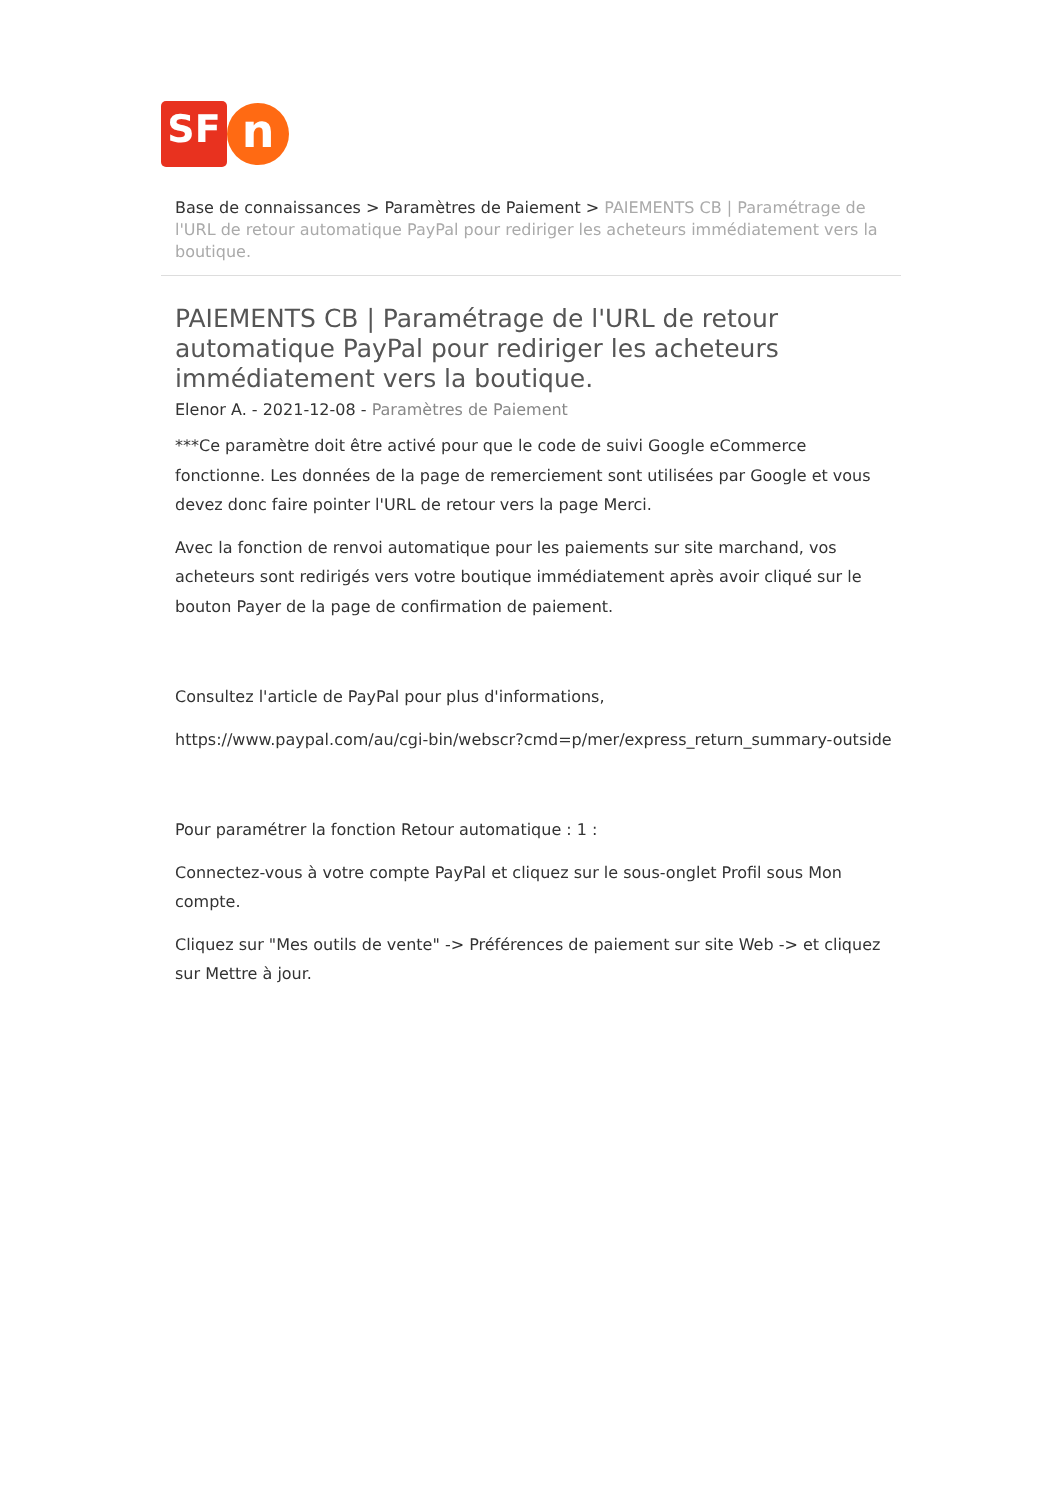SF
n
Base de connaissances > Paramètres de Paiement > PAIEMENTS CB | Paramétrage de l'URL de retour automatique PayPal pour rediriger les acheteurs immédiatement vers la boutique.
PAIEMENTS CB | Paramétrage de l'URL de retour automatique PayPal pour rediriger les acheteurs immédiatement vers la boutique.
Elenor A. - 2021-12-08 - Paramètres de Paiement
***Ce paramètre doit être activé pour que le code de suivi Google eCommerce fonctionne. Les données de la page de remerciement sont utilisées par Google et vous devez donc faire pointer l'URL de retour vers la page Merci.
Avec la fonction de renvoi automatique pour les paiements sur site marchand, vos acheteurs sont redirigés vers votre boutique immédiatement après avoir cliqué sur le bouton Payer de la page de confirmation de paiement.
Consultez l'article de PayPal pour plus d'informations,
https://www.paypal.com/au/cgi-bin/webscr?cmd=p/mer/express_return_summary-outside
Pour paramétrer la fonction Retour automatique : 1 :
Connectez-vous à votre compte PayPal et cliquez sur le sous-onglet Profil sous Mon compte.
Cliquez sur "Mes outils de vente" -> Préférences de paiement sur site Web -> et cliquez sur Mettre à jour.